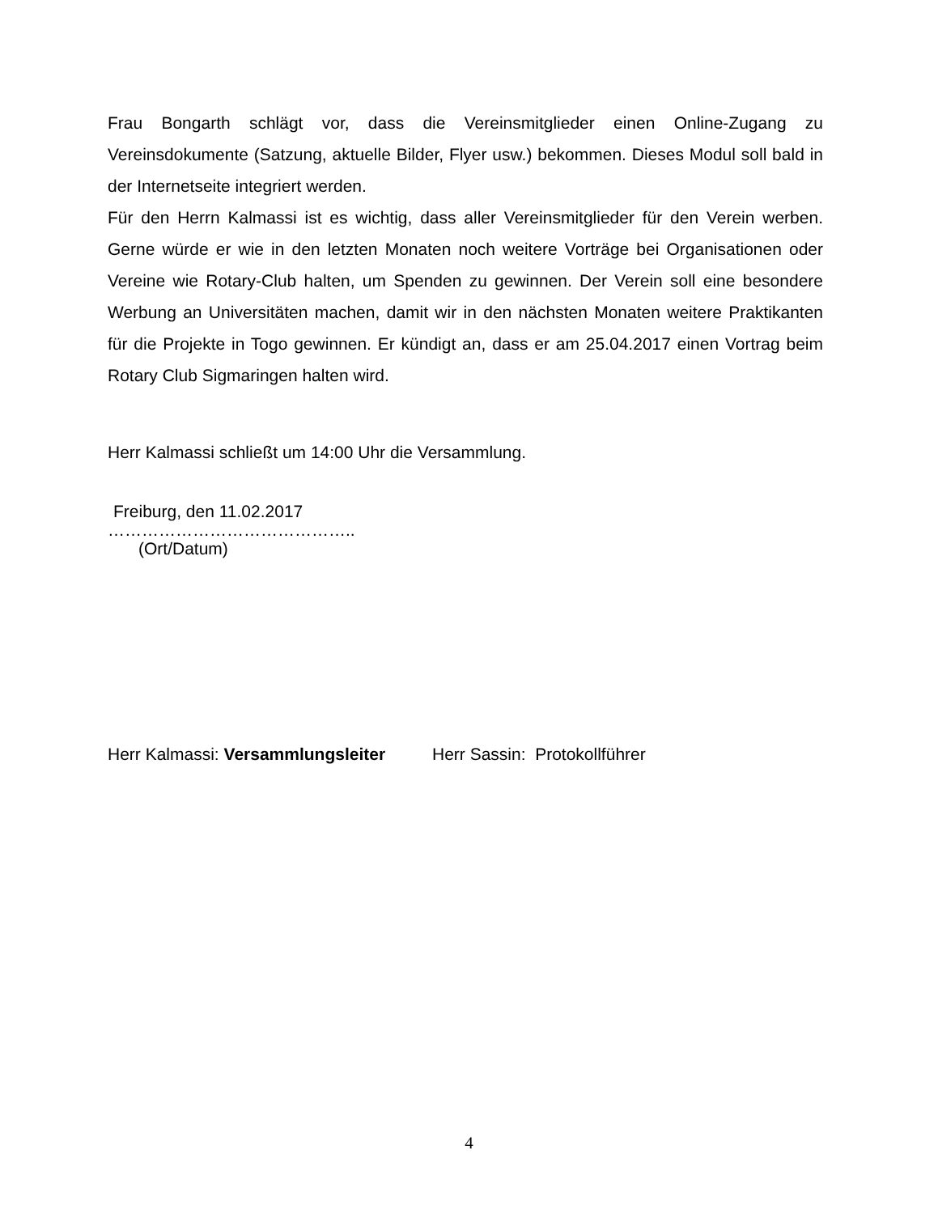Frau Bongarth schlägt vor, dass die Vereinsmitglieder einen Online-Zugang zu Vereinsdokumente (Satzung, aktuelle Bilder, Flyer usw.) bekommen. Dieses Modul soll bald in der Internetseite integriert werden.
Für den Herrn Kalmassi ist es wichtig, dass aller Vereinsmitglieder für den Verein werben. Gerne würde er wie in den letzten Monaten noch weitere Vorträge bei Organisationen oder Vereine wie Rotary-Club halten, um Spenden zu gewinnen. Der Verein soll eine besondere Werbung an Universitäten machen, damit wir in den nächsten Monaten weitere Praktikanten für die Projekte in Togo gewinnen. Er kündigt an, dass er am 25.04.2017 einen Vortrag beim Rotary Club Sigmaringen halten wird.
Herr Kalmassi schließt um 14:00 Uhr die Versammlung.
Freiburg, den 11.02.2017
……………………………………..
(Ort/Datum)
Herr Kalmassi: Versammlungsleiter Herr Sassin: Protokollführer
4